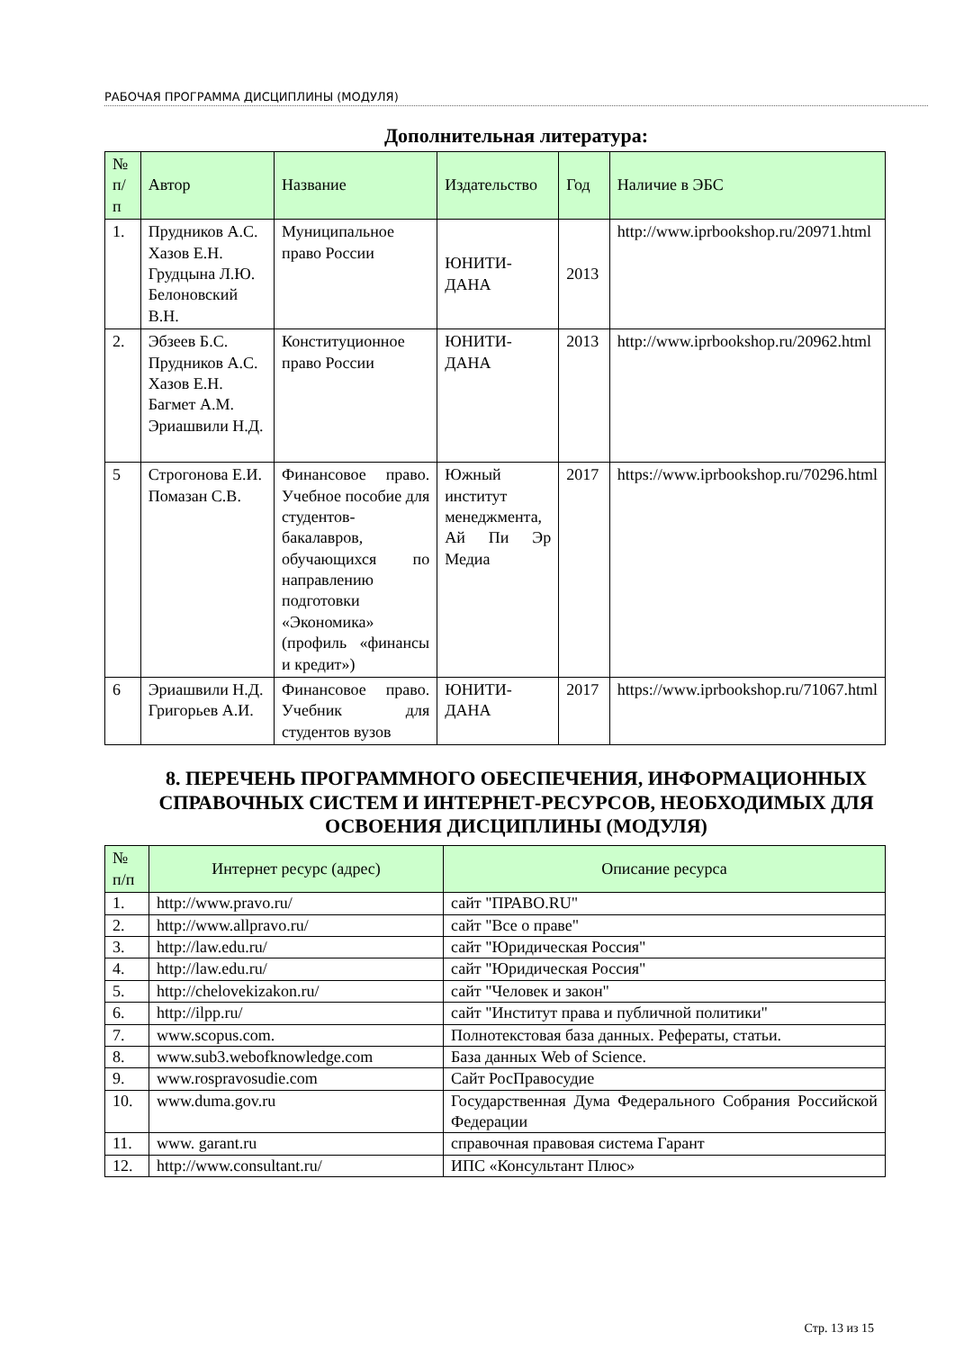РАБОЧАЯ ПРОГРАММА ДИСЦИПЛИНЫ (МОДУЛЯ)
Дополнительная литература:
| № п/п | Автор | Название | Издательство | Год | Наличие в ЭБС |
| --- | --- | --- | --- | --- | --- |
| 1. | Прудников А.С. Хазов Е.Н. Грудцына Л.Ю. Белоновский В.Н. | Муниципальное право России | ЮНИТИ-ДАНА | 2013 | http://www.iprbookshop.ru/20971.html |
| 2. | Эбзеев Б.С. Прудников А.С. Хазов Е.Н. Багмет А.М. Эриашвили Н.Д. | Конституционное право России | ЮНИТИ-ДАНА | 2013 | http://www.iprbookshop.ru/20962.html |
| 5 | Строгонова Е.И. Помазан С.В. | Финансовое право. Учебное пособие для студентов-бакалавров, обучающихся по направлению подготовки «Экономика» (профиль «финансы и кредит») | Южный институт менеджмента, Ай Пи Эр Медиа | 2017 | https://www.iprbookshop.ru/70296.html |
| 6 | Эриашвили Н.Д. Григорьев А.И. | Финансовое право. Учебник для студентов вузов | ЮНИТИ-ДАНА | 2017 | https://www.iprbookshop.ru/71067.html |
8. ПЕРЕЧЕНЬ ПРОГРАММНОГО ОБЕСПЕЧЕНИЯ, ИНФОРМАЦИОННЫХ СПРАВОЧНЫХ СИСТЕМ И ИНТЕРНЕТ-РЕСУРСОВ, НЕОБХОДИМЫХ ДЛЯ ОСВОЕНИЯ ДИСЦИПЛИНЫ (МОДУЛЯ)
| № п/п | Интернет ресурс (адрес) | Описание ресурса |
| --- | --- | --- |
| 1. | http://www.pravo.ru/ | сайт "ПРАВО.RU" |
| 2. | http://www.allpravo.ru/ | сайт "Все о праве" |
| 3. | http://law.edu.ru/ | сайт "Юридическая Россия" |
| 4. | http://law.edu.ru/ | сайт "Юридическая Россия" |
| 5. | http://chelovekizakon.ru/ | сайт "Человек и закон" |
| 6. | http://ilpp.ru/ | сайт "Институт права и публичной политики" |
| 7. | www.scopus.com. | Полнотекстовая база данных. Рефераты, статьи. |
| 8. | www.sub3.webofknowledge.com | База данных Web of Science. |
| 9. | www.rospravosudie.com | Сайт РосПравосудие |
| 10. | www.duma.gov.ru | Государственная Дума Федерального Собрания Российской Федерации |
| 11. | www. garant.ru | справочная правовая система Гарант |
| 12. | http://www.consultant.ru/ | ИПС «Консультант Плюс» |
Стр. 13 из 15